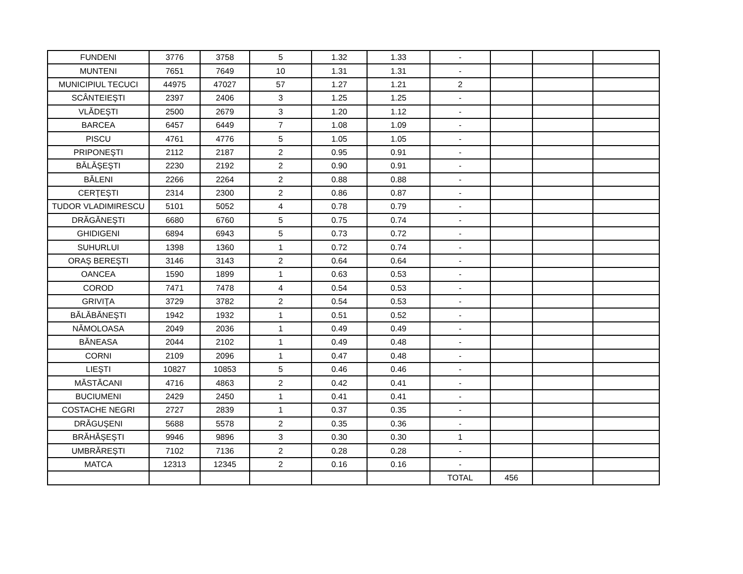| FUNDENI | 3776 | 3758 | 5 | 1.32 | 1.33 | - | | | |
| MUNTENI | 7651 | 7649 | 10 | 1.31 | 1.31 | - | | | |
| MUNICIPIUL TECUCI | 44975 | 47027 | 57 | 1.27 | 1.21 | 2 | | | |
| SCÂNTEIEŞTI | 2397 | 2406 | 3 | 1.25 | 1.25 | - | | | |
| VLĂDEŞTI | 2500 | 2679 | 3 | 1.20 | 1.12 | - | | | |
| BARCEA | 6457 | 6449 | 7 | 1.08 | 1.09 | - | | | |
| PISCU | 4761 | 4776 | 5 | 1.05 | 1.05 | - | | | |
| PRIPONEŞTI | 2112 | 2187 | 2 | 0.95 | 0.91 | - | | | |
| BĂLĂŞEŞTI | 2230 | 2192 | 2 | 0.90 | 0.91 | - | | | |
| BĂLENI | 2266 | 2264 | 2 | 0.88 | 0.88 | - | | | |
| CERŢEŞTI | 2314 | 2300 | 2 | 0.86 | 0.87 | - | | | |
| TUDOR VLADIMIRESCU | 5101 | 5052 | 4 | 0.78 | 0.79 | - | | | |
| DRĂGĂNEŞTI | 6680 | 6760 | 5 | 0.75 | 0.74 | - | | | |
| GHIDIGENI | 6894 | 6943 | 5 | 0.73 | 0.72 | - | | | |
| SUHURLUI | 1398 | 1360 | 1 | 0.72 | 0.74 | - | | | |
| ORAŞ BEREŞTI | 3146 | 3143 | 2 | 0.64 | 0.64 | - | | | |
| OANCEA | 1590 | 1899 | 1 | 0.63 | 0.53 | - | | | |
| COROD | 7471 | 7478 | 4 | 0.54 | 0.53 | - | | | |
| GRIVIŢA | 3729 | 3782 | 2 | 0.54 | 0.53 | - | | | |
| BĂLĂBĂNEŞTI | 1942 | 1932 | 1 | 0.51 | 0.52 | - | | | |
| NĂMOLOASA | 2049 | 2036 | 1 | 0.49 | 0.49 | - | | | |
| BĂNEASA | 2044 | 2102 | 1 | 0.49 | 0.48 | - | | | |
| CORNI | 2109 | 2096 | 1 | 0.47 | 0.48 | - | | | |
| LIEŞTI | 10827 | 10853 | 5 | 0.46 | 0.46 | - | | | |
| MĂSTĂCANI | 4716 | 4863 | 2 | 0.42 | 0.41 | - | | | |
| BUCIUMENI | 2429 | 2450 | 1 | 0.41 | 0.41 | - | | | |
| COSTACHE NEGRI | 2727 | 2839 | 1 | 0.37 | 0.35 | - | | | |
| DRĂGUŞENI | 5688 | 5578 | 2 | 0.35 | 0.36 | - | | | |
| BRĂHĂŞEŞTI | 9946 | 9896 | 3 | 0.30 | 0.30 | 1 | | | |
| UMBRĂREŞTI | 7102 | 7136 | 2 | 0.28 | 0.28 | - | | | |
| MATCA | 12313 | 12345 | 2 | 0.16 | 0.16 | - | | | |
| | | | | | | TOTAL | 456 | | |